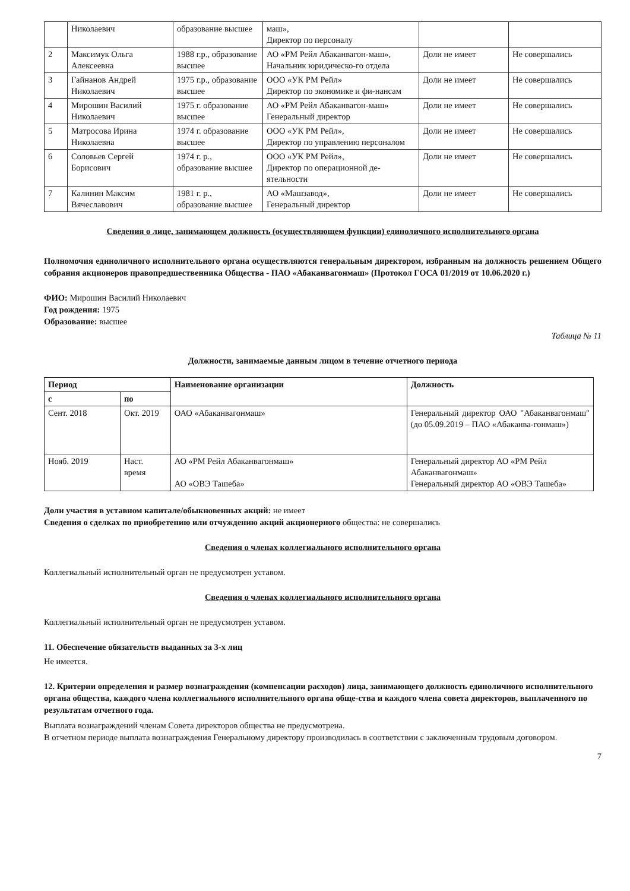| | Николаевич | образование высшее | маш», Директор по персоналу | | |
| 2 | Максимук Ольга Алексеевна | 1988 г.р., образование высшее | АО «РМ Рейл Абаканвагон-маш», Начальник юридическо-го отдела | Доли не имеет | Не совершались |
| 3 | Гайнанов Андрей Николаевич | 1975 г.р., образование высшее | ООО «УК РМ Рейл» Директор по экономике и фи-нансам | Доли не имеет | Не совершались |
| 4 | Мирошин Василий Николаевич | 1975 г. образование высшее | АО «РМ Рейл Абаканвагон-маш» Генеральный директор | Доли не имеет | Не совершались |
| 5 | Матросова Ирина Николаевна | 1974 г. образование высшее | ООО «УК РМ Рейл», Директор по управлению персоналом | Доли не имеет | Не совершались |
| 6 | Соловьев Сергей Борисович | 1974 г. р., образование высшее | ООО «УК РМ Рейл», Директор по операционной де-ятельности | Доли не имеет | Не совершались |
| 7 | Калинин Максим Вячеславович | 1981 г. р., образование высшее | АО «Машзавод», Генеральный директор | Доли не имеет | Не совершались |
Сведения о лице, занимающем должность (осуществляющем функции) единоличного исполнительного органа
Полномочия единоличного исполнительного органа осуществляются генеральным директором, избранным на должность решением Общего собрания акционеров правопредшественника Общества - ПАО «Абаканвагонмаш» (Протокол ГОСА 01/2019 от 10.06.2020 г.)
ФИО: Мирошин Василий Николаевич
Год рождения: 1975
Образование: высшее
Таблица № 11
Должности, занимаемые данным лицом в течение отчетного периода
| Период | | Наименование организации | Должность |
| --- | --- | --- | --- |
| с | по | | |
| Сент. 2018 | Окт. 2019 | ОАО «Абаканвагонмаш» | Генеральный директор ОАО "Абаканвагонмаш" (до 05.09.2019 – ПАО «Абаканва-гонмаш») |
| Нояб. 2019 | Наст. время | АО «РМ Рейл Абаканвагонмаш» АО «ОВЭ Ташеба» | Генеральный директор АО «РМ Рейл Абаканвагонмаш» Генеральный директор АО «ОВЭ Ташеба» |
Доли участия в уставном капитале/обыкновенных акций: не имеет
Сведения о сделках по приобретению или отчуждению акций акционерного общества: не совершались
Сведения о членах коллегиального исполнительного органа
Коллегиальный исполнительный орган не предусмотрен уставом.
Сведения о членах коллегиального исполнительного органа
Коллегиальный исполнительный орган не предусмотрен уставом.
11. Обеспечение обязательств выданных за 3-х лиц
Не имеется.
12. Критерии определения и размер вознаграждения (компенсации расходов) лица, занимающего должность единоличного исполнительного органа общества, каждого члена коллегиального исполнительного органа обще-ства и каждого члена совета директоров, выплаченного по результатам отчетного года.
Выплата вознаграждений членам Совета директоров общества не предусмотрена.
В отчетном периоде выплата вознаграждения Генеральному директору производилась в соответствии с заключенным трудовым договором.
7